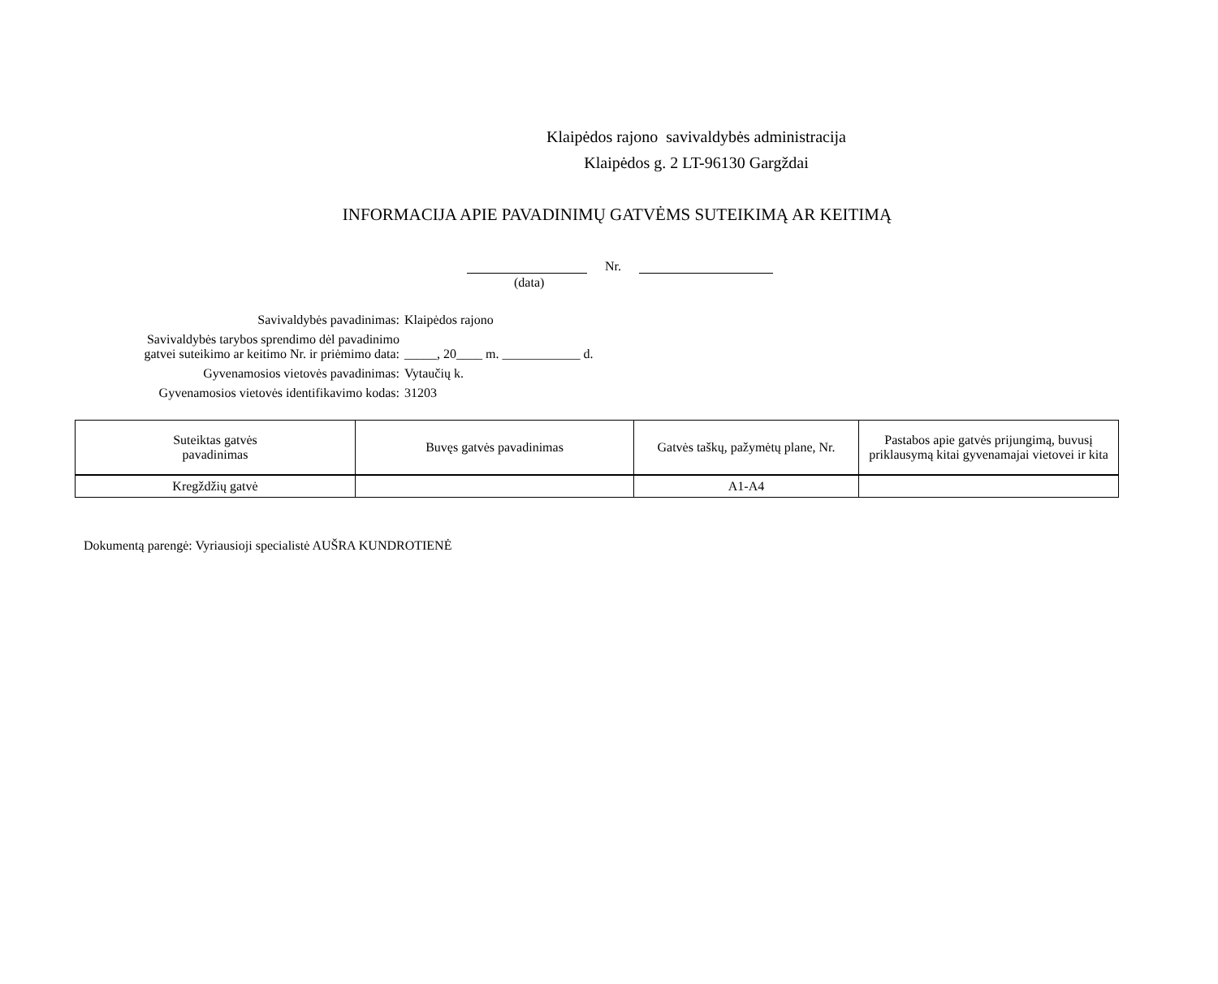Klaipėdos rajono savivaldybės administracija
Klaipėdos g. 2 LT-96130 Gargždai
INFORMACIJA APIE PAVADINIMŲ GATVĖMS SUTEIKIMĄ AR KEITIMĄ
Nr.
(data)
Savivaldybės pavadinimas:
Klaipėdos rajono
Savivaldybės tarybos sprendimo dėl pavadinimo
gatvei suteikimo ar keitimo Nr. ir priėmimo data:
_____, 20____ m. ____________ d.
Gyvenamosios vietovės pavadinimas:
Vytaučių k.
Gyvenamosios vietovės identifikavimo kodas:
31203
| Suteiktas gatvės pavadinimas | Buvęs gatvės pavadinimas | Gatvės taškų, pažymėtų plane, Nr. | Pastabos apie gatvės prijungimą, buvusį priklausymą kitai gyvenamajai vietovei ir kita |
| --- | --- | --- | --- |
| Kregždžių gatvė | | A1-A4 | |
Dokumentą parengė: Vyriausioji specialistė AUŠRA KUNDROTIENĖ